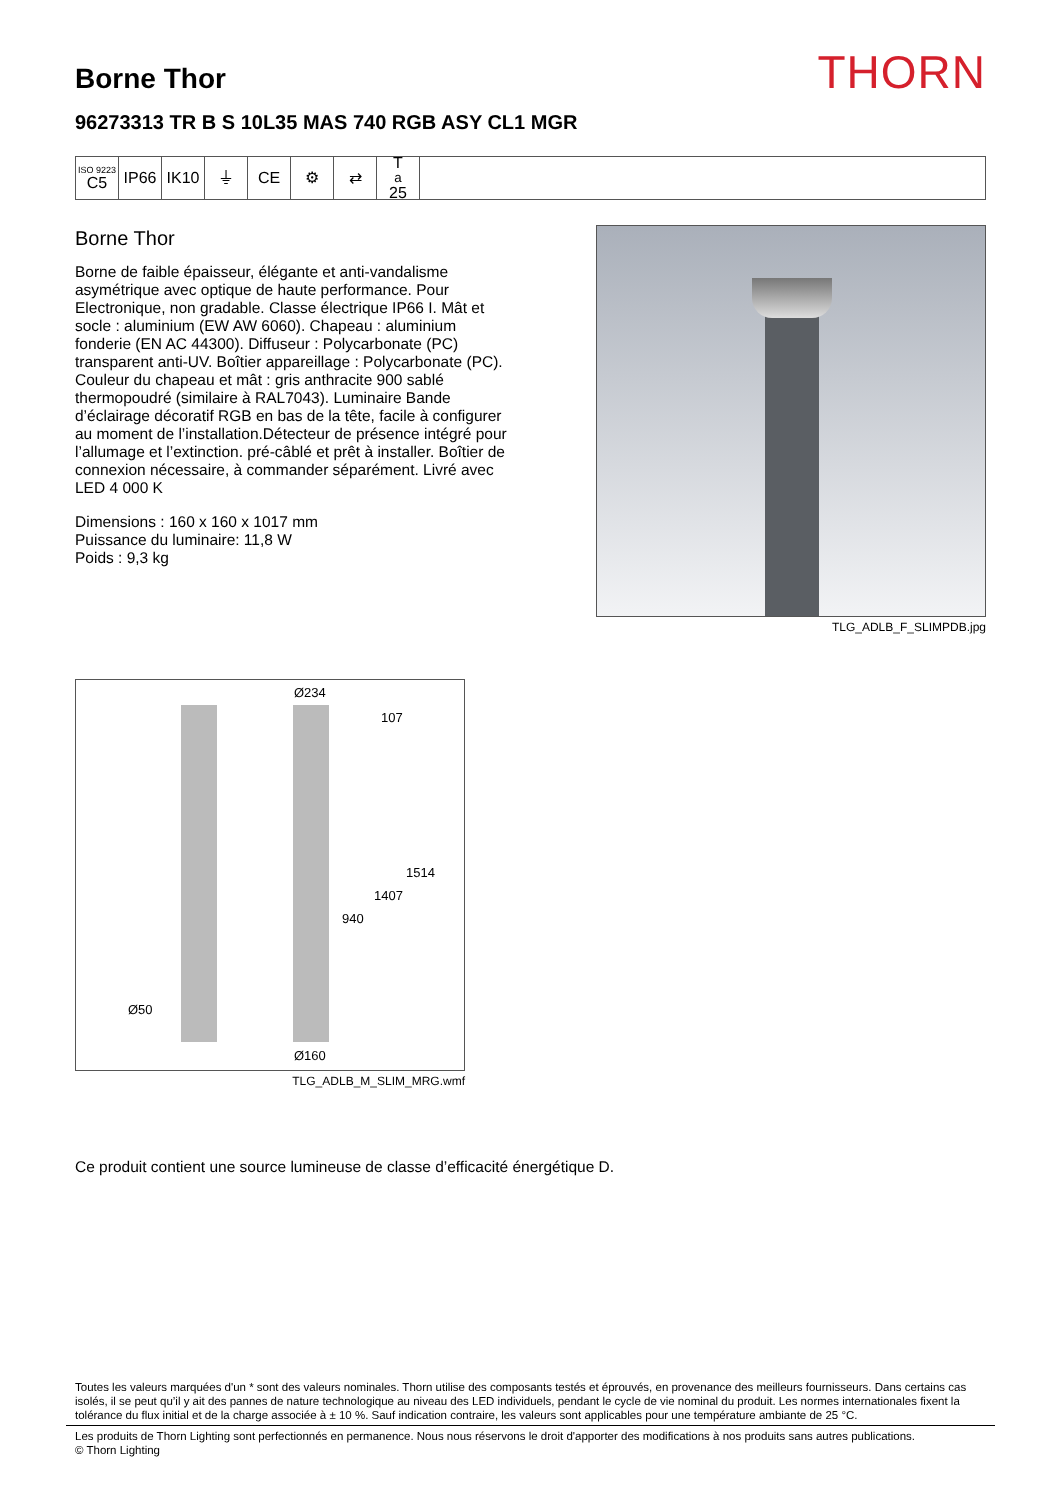Borne Thor
THORN
96273313 TR B S 10L35 MAS 740 RGB ASY CL1 MGR
ISO 9223
C5
IP66 IK10 ⏚ CE ⚙ ⇄ T<sub>a</sub>25
Borne Thor
Borne de faible épaisseur, élégante et anti-vandalisme asymétrique avec optique de haute performance. Pour Electronique, non gradable. Classe électrique IP66 I. Mât et socle : aluminium (EW AW 6060). Chapeau : aluminium fonderie (EN AC 44300). Diffuseur : Polycarbonate (PC) transparent anti-UV. Boîtier appareillage : Polycarbonate (PC). Couleur du chapeau et mât : gris anthracite 900 sablé thermopoudré (similaire à RAL7043). Luminaire Bande d’éclairage décoratif RGB en bas de la tête, facile à configurer au moment de l’installation.Détecteur de présence intégré pour l’allumage et l’extinction. pré-câblé et prêt à installer. Boîtier de connexion nécessaire, à commander séparément. Livré avec LED 4 000 K
Dimensions : 160 x 160 x 1017 mm
Puissance du luminaire: 11,8 W
Poids : 9,3 kg
TLG_ADLB_F_SLIMPDB.jpg
Ø234
107
1514
1407
940
Ø50
Ø160
TLG_ADLB_M_SLIM_MRG.wmf
Ce produit contient une source lumineuse de classe d’efficacité énergétique D.
Toutes les valeurs marquées d'un * sont des valeurs nominales. Thorn utilise des composants testés et éprouvés, en provenance des meilleurs fournisseurs. Dans certains cas isolés, il se peut qu’il y ait des pannes de nature technologique au niveau des LED individuels, pendant le cycle de vie nominal du produit. Les normes internationales fixent la tolérance du flux initial et de la charge associée à ± 10 %. Sauf indication contraire, les valeurs sont applicables pour une température ambiante de 25 °C.
Les produits de Thorn Lighting sont perfectionnés en permanence. Nous nous réservons le droit d'apporter des modifications à nos produits sans autres publications.
© Thorn Lighting